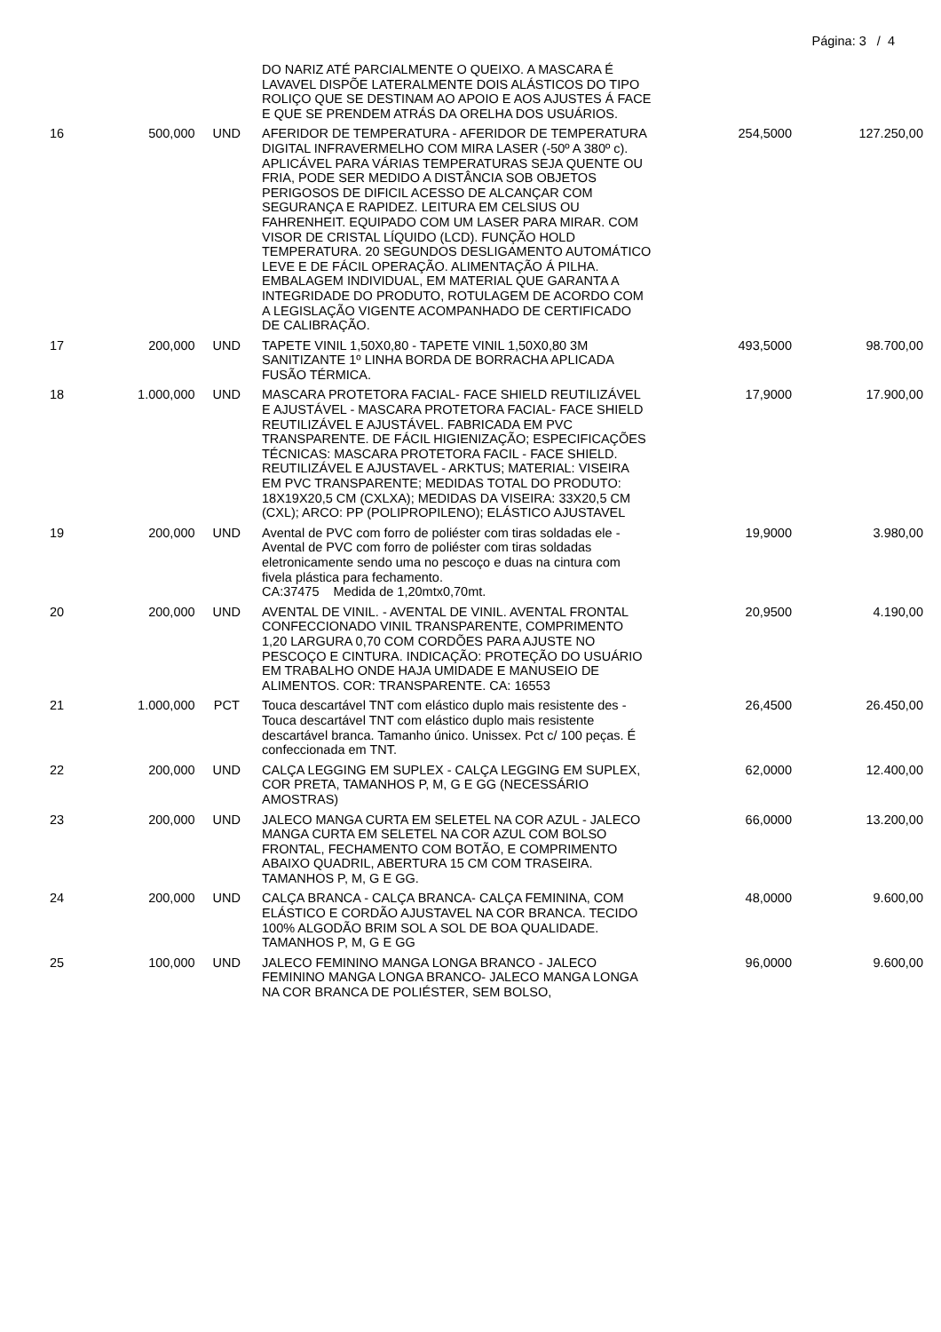Página: 3 / 4
| | | | DO NARIZ ATÉ PARCIALMENTE O QUEIXO. A MASCARA É LAVAVEL DISPÕE LATERALMENTE DOIS ALÁSTICOS DO TIPO ROLIÇO QUE SE DESTINAM AO APOIO E AOS AJUSTES Á FACE E QUE SE PRENDEM ATRÁS DA ORELHA DOS USUÁRIOS. | | |
| 16 | 500,000 | UND | AFERIDOR DE TEMPERATURA - AFERIDOR DE TEMPERATURA DIGITAL INFRAVERMELHO COM MIRA LASER (-50º A 380º c). APLICÁVEL PARA VÁRIAS TEMPERATURAS SEJA QUENTE OU FRIA, PODE SER MEDIDO A DISTÂNCIA SOB OBJETOS PERIGOSOS DE DIFICIL ACESSO DE ALCANÇAR COM SEGURANÇA E RAPIDEZ. LEITURA EM CELSIUS OU FAHRENHEIT. EQUIPADO COM UM LASER PARA MIRAR. COM VISOR DE CRISTAL LÍQUIDO (LCD). FUNÇÃO HOLD TEMPERATURA. 20 SEGUNDOS DESLIGAMENTO AUTOMÁTICO LEVE E DE FÁCIL OPERAÇÃO. ALIMENTAÇÃO Á PILHA. EMBALAGEM INDIVIDUAL, EM MATERIAL QUE GARANTA A INTEGRIDADE DO PRODUTO, ROTULAGEM DE ACORDO COM A LEGISLAÇÃO VIGENTE ACOMPANHADO DE CERTIFICADO DE CALIBRAÇÃO. | 254,5000 | 127.250,00 |
| 17 | 200,000 | UND | TAPETE VINIL 1,50X0,80 - TAPETE VINIL 1,50X0,80 3M SANITIZANTE 1º LINHA BORDA DE BORRACHA APLICADA FUSÃO TÉRMICA. | 493,5000 | 98.700,00 |
| 18 | 1.000,000 | UND | MASCARA PROTETORA FACIAL- FACE SHIELD REUTILIZÁVEL E AJUSTÁVEL - MASCARA PROTETORA FACIAL- FACE SHIELD REUTILIZÁVEL E AJUSTÁVEL. FABRICADA EM PVC TRANSPARENTE. DE FÁCIL HIGIENIZAÇÃO; ESPECIFICAÇÕES TÉCNICAS: MASCARA PROTETORA FACIL - FACE SHIELD. REUTILIZÁVEL E AJUSTAVEL - ARKTUS; MATERIAL: VISEIRA EM PVC TRANSPARENTE; MEDIDAS TOTAL DO PRODUTO: 18X19X20,5 CM (CXLXA); MEDIDAS DA VISEIRA: 33X20,5 CM (CXL); ARCO: PP (POLIPROPILENO); ELÁSTICO AJUSTAVEL | 17,9000 | 17.900,00 |
| 19 | 200,000 | UND | Avental de PVC com forro de poliéster com tiras soldadas ele - Avental de PVC com forro de poliéster com tiras soldadas eletronicamente sendo uma no pescoço e duas na cintura com fivela plástica para fechamento. CA:37475 Medida de 1,20mtx0,70mt. | 19,9000 | 3.980,00 |
| 20 | 200,000 | UND | AVENTAL DE VINIL. - AVENTAL DE VINIL. AVENTAL FRONTAL CONFECCIONADO VINIL TRANSPARENTE, COMPRIMENTO 1,20 LARGURA 0,70 COM CORDÕES PARA AJUSTE NO PESCOÇO E CINTURA. INDICAÇÃO: PROTEÇÃO DO USUÁRIO EM TRABALHO ONDE HAJA UMIDADE E MANUSEIO DE ALIMENTOS. COR: TRANSPARENTE. CA: 16553 | 20,9500 | 4.190,00 |
| 21 | 1.000,000 | PCT | Touca descartável TNT com elástico duplo mais resistente des - Touca descartável TNT com elástico duplo mais resistente descartável branca. Tamanho único. Unissex. Pct c/ 100 peças. É confeccionada em TNT. | 26,4500 | 26.450,00 |
| 22 | 200,000 | UND | CALÇA LEGGING EM SUPLEX - CALÇA LEGGING EM SUPLEX, COR PRETA, TAMANHOS P, M, G E GG (NECESSÁRIO AMOSTRAS) | 62,0000 | 12.400,00 |
| 23 | 200,000 | UND | JALECO MANGA CURTA EM SELETEL NA COR AZUL - JALECO MANGA CURTA EM SELETEL NA COR AZUL COM BOLSO FRONTAL, FECHAMENTO COM BOTÃO, E COMPRIMENTO ABAIXO QUADRIL, ABERTURA 15 CM COM TRASEIRA. TAMANHOS P, M, G E GG. | 66,0000 | 13.200,00 |
| 24 | 200,000 | UND | CALÇA BRANCA - CALÇA BRANCA- CALÇA FEMININA, COM ELÁSTICO E CORDÃO AJUSTAVEL NA COR BRANCA. TECIDO 100% ALGODÃO BRIM SOL A SOL DE BOA QUALIDADE. TAMANHOS P, M, G E GG | 48,0000 | 9.600,00 |
| 25 | 100,000 | UND | JALECO FEMININO MANGA LONGA BRANCO - JALECO FEMININO MANGA LONGA BRANCO- JALECO MANGA LONGA NA COR BRANCA DE POLIÉSTER, SEM BOLSO, | 96,0000 | 9.600,00 |